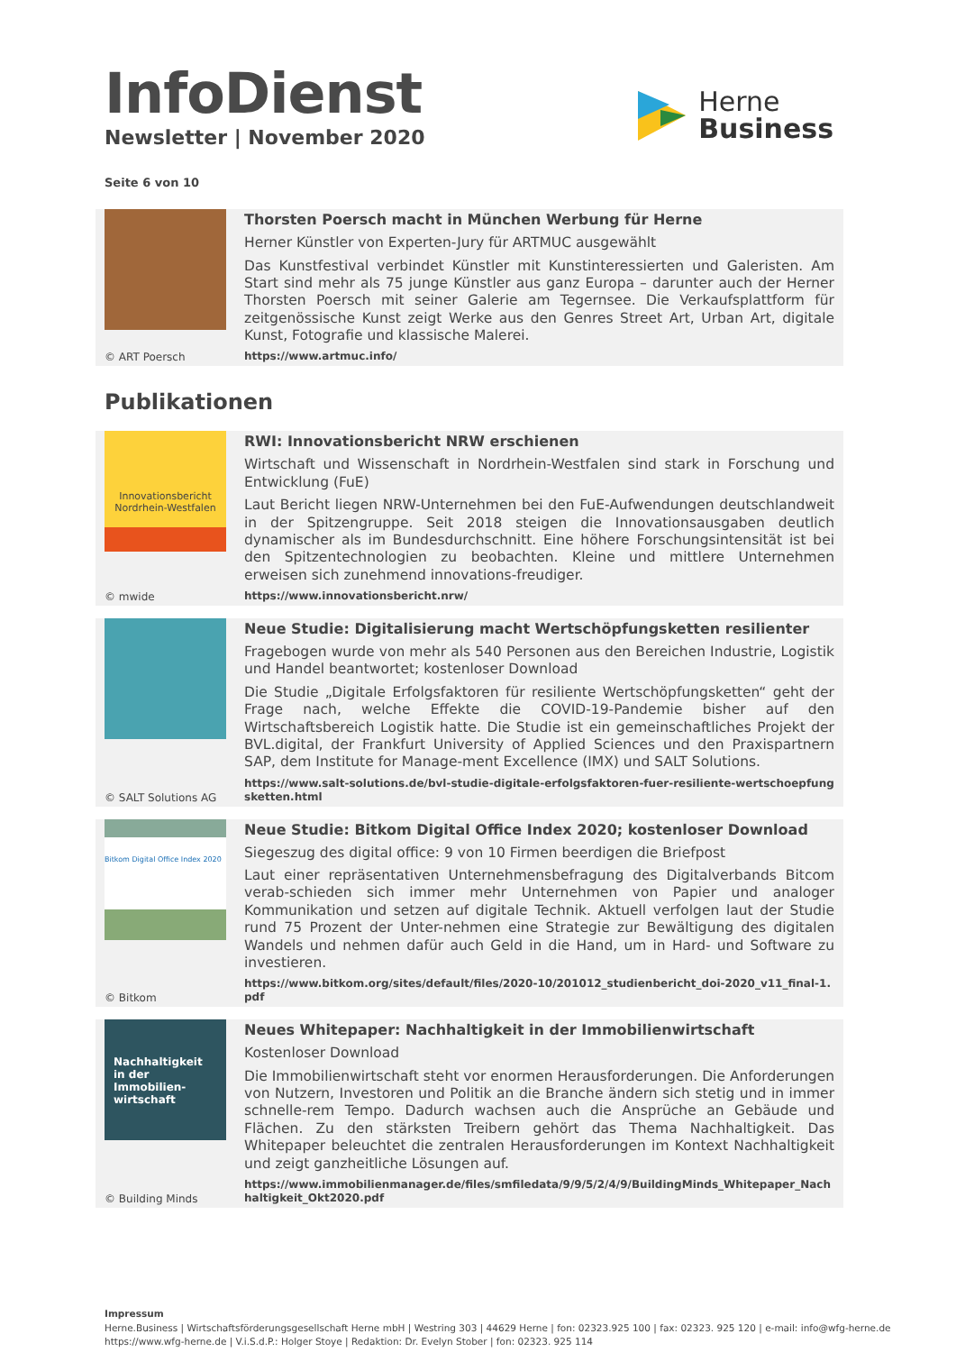InfoDienst
Newsletter | November 2020
Herne
Business
Seite 6 von 10
© ART Poersch
Thorsten Poersch macht in München Werbung für Herne
Herner Künstler von Experten-Jury für ARTMUC ausgewählt
Das Kunstfestival verbindet Künstler mit Kunstinteressierten und Galeristen. Am Start sind mehr als 75 junge Künstler aus ganz Europa – darunter auch der Herner Thorsten Poersch mit seiner Galerie am Tegernsee. Die Verkaufsplattform für zeitgenössische Kunst zeigt Werke aus den Genres Street Art, Urban Art, digitale Kunst, Fotografie und klassische Malerei.
https://www.artmuc.info/
Publikationen
Innovationsbericht
Nordrhein-Westfalen
© mwide
RWI: Innovationsbericht NRW erschienen
Wirtschaft und Wissenschaft in Nordrhein-Westfalen sind stark in Forschung und Entwicklung (FuE)
Laut Bericht liegen NRW-Unternehmen bei den FuE-Aufwendungen deutschlandweit in der Spitzengruppe. Seit 2018 steigen die Innovationsausgaben deutlich dynamischer als im Bundesdurchschnitt. Eine höhere Forschungsintensität ist bei den Spitzentechnologien zu beobachten. Kleine und mittlere Unternehmen erweisen sich zunehmend innovations-freudiger.
https://www.innovationsbericht.nrw/
© SALT Solutions AG
Neue Studie: Digitalisierung macht Wertschöpfungsketten resilienter
Fragebogen wurde von mehr als 540 Personen aus den Bereichen Industrie, Logistik und Handel beantwortet; kostenloser Download
Die Studie „Digitale Erfolgsfaktoren für resiliente Wertschöpfungsketten“ geht der Frage nach, welche Effekte die COVID-19-Pandemie bisher auf den Wirtschaftsbereich Logistik hatte. Die Studie ist ein gemeinschaftliches Projekt der BVL.digital, der Frankfurt University of Applied Sciences und den Praxispartnern SAP, dem Institute for Manage-ment Excellence (IMX) und SALT Solutions.
https://www.salt-solutions.de/bvl-studie-digitale-erfolgsfaktoren-fuer-resiliente-wertschoepfungsketten.html
Bitkom Digital Office Index 2020
© Bitkom
Neue Studie: Bitkom Digital Office Index 2020; kostenloser Download
Siegeszug des digital office: 9 von 10 Firmen beerdigen die Briefpost
Laut einer repräsentativen Unternehmensbefragung des Digitalverbands Bitcom verab-schieden sich immer mehr Unternehmen von Papier und analoger Kommunikation und setzen auf digitale Technik. Aktuell verfolgen laut der Studie rund 75 Prozent der Unter-nehmen eine Strategie zur Bewältigung des digitalen Wandels und nehmen dafür auch Geld in die Hand, um in Hard- und Software zu investieren.
https://www.bitkom.org/sites/default/files/2020-10/201012_studienbericht_doi-2020_v11_final-1.pdf
Nachhaltigkeit in der Immobilien-wirtschaft
© Building Minds
Neues Whitepaper: Nachhaltigkeit in der Immobilienwirtschaft
Kostenloser Download
Die Immobilienwirtschaft steht vor enormen Herausforderungen. Die Anforderungen von Nutzern, Investoren und Politik an die Branche ändern sich stetig und in immer schnelle-rem Tempo. Dadurch wachsen auch die Ansprüche an Gebäude und Flächen. Zu den stärksten Treibern gehört das Thema Nachhaltigkeit. Das Whitepaper beleuchtet die zentralen Herausforderungen im Kontext Nachhaltigkeit und zeigt ganzheitliche Lösungen auf.
https://www.immobilienmanager.de/files/smfiledata/9/9/5/2/4/9/BuildingMinds_Whitepaper_Nachhaltigkeit_Okt2020.pdf
Impressum
Herne.Business | Wirtschaftsförderungsgesellschaft Herne mbH | Westring 303 | 44629 Herne | fon: 02323.925 100 | fax: 02323. 925 120 | e-mail: info@wfg-herne.de
https://www.wfg-herne.de | V.i.S.d.P.: Holger Stoye | Redaktion: Dr. Evelyn Stober | fon: 02323. 925 114